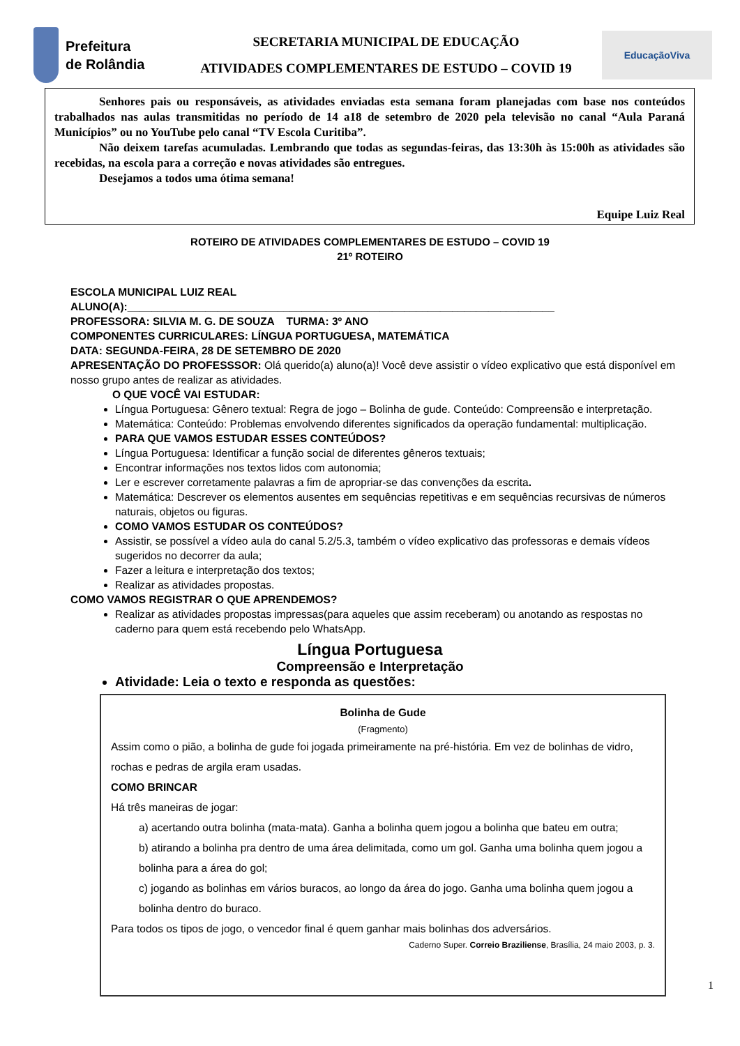Prefeitura
de Rolândia
SECRETARIA MUNICIPAL DE EDUCAÇÃO
ATIVIDADES COMPLEMENTARES DE ESTUDO – COVID 19
EducaçãoViva
Senhores pais ou responsáveis, as atividades enviadas esta semana foram planejadas com base nos conteúdos trabalhados nas aulas transmitidas no período de 14 a18 de setembro de 2020 pela televisão no canal “Aula Paraná Municípios” ou no YouTube pelo canal “TV Escola Curitiba”.
Não deixem tarefas acumuladas. Lembrando que todas as segundas-feiras, das 13:30h às 15:00h as atividades são recebidas, na escola para a correção e novas atividades são entregues.
Desejamos a todos uma ótima semana!
Equipe Luiz Real
ROTEIRO DE ATIVIDADES COMPLEMENTARES DE ESTUDO – COVID 19
21º ROTEIRO
ESCOLA MUNICIPAL LUIZ REAL
ALUNO(A):_______________________________________________________________________
PROFESSORA: SILVIA M. G. DE SOUZA TURMA: 3º ANO
COMPONENTES CURRICULARES: LÍNGUA PORTUGUESA, MATEMÁTICA
DATA: SEGUNDA-FEIRA, 28 DE SETEMBRO DE 2020
APRESENTAÇÃO DO PROFESSSOR: Olá querido(a) aluno(a)! Você deve assistir o vídeo explicativo que está disponível em nosso grupo antes de realizar as atividades.
O QUE VOCÊ VAI ESTUDAR:
Língua Portuguesa: Gênero textual: Regra de jogo – Bolinha de gude. Conteúdo: Compreensão e interpretação.
Matemática: Conteúdo: Problemas envolvendo diferentes significados da operação fundamental: multiplicação.
PARA QUE VAMOS ESTUDAR ESSES CONTEÚDOS?
Língua Portuguesa: Identificar a função social de diferentes gêneros textuais;
Encontrar informações nos textos lidos com autonomia;
Ler e escrever corretamente palavras a fim de apropriar-se das convenções da escrita.
Matemática: Descrever os elementos ausentes em sequências repetitivas e em sequências recursivas de números naturais, objetos ou figuras.
COMO VAMOS ESTUDAR OS CONTEÚDOS?
Assistir, se possível a vídeo aula do canal 5.2/5.3, também o vídeo explicativo das professoras e demais vídeos sugeridos no decorrer da aula;
Fazer a leitura e interpretação dos textos;
Realizar as atividades propostas.
COMO VAMOS REGISTRAR O QUE APRENDEMOS?
Realizar as atividades propostas impressas(para aqueles que assim receberam) ou anotando as respostas no caderno para quem está recebendo pelo WhatsApp.
Língua Portuguesa
Compreensão e Interpretação
Atividade: Leia o texto e responda as questões:
Bolinha de Gude
(Fragmento)
Assim como o pião, a bolinha de gude foi jogada primeiramente na pré-história. Em vez de bolinhas de vidro, rochas e pedras de argila eram usadas.
COMO BRINCAR
Há três maneiras de jogar:
a) acertando outra bolinha (mata-mata). Ganha a bolinha quem jogou a bolinha que bateu em outra;
b) atirando a bolinha pra dentro de uma área delimitada, como um gol. Ganha uma bolinha quem jogou a bolinha para a área do gol;
c) jogando as bolinhas em vários buracos, ao longo da área do jogo. Ganha uma bolinha quem jogou a bolinha dentro do buraco.
Para todos os tipos de jogo, o vencedor final é quem ganhar mais bolinhas dos adversários.
Caderno Super. Correio Braziliense, Brasília, 24 maio 2003, p. 3.
1